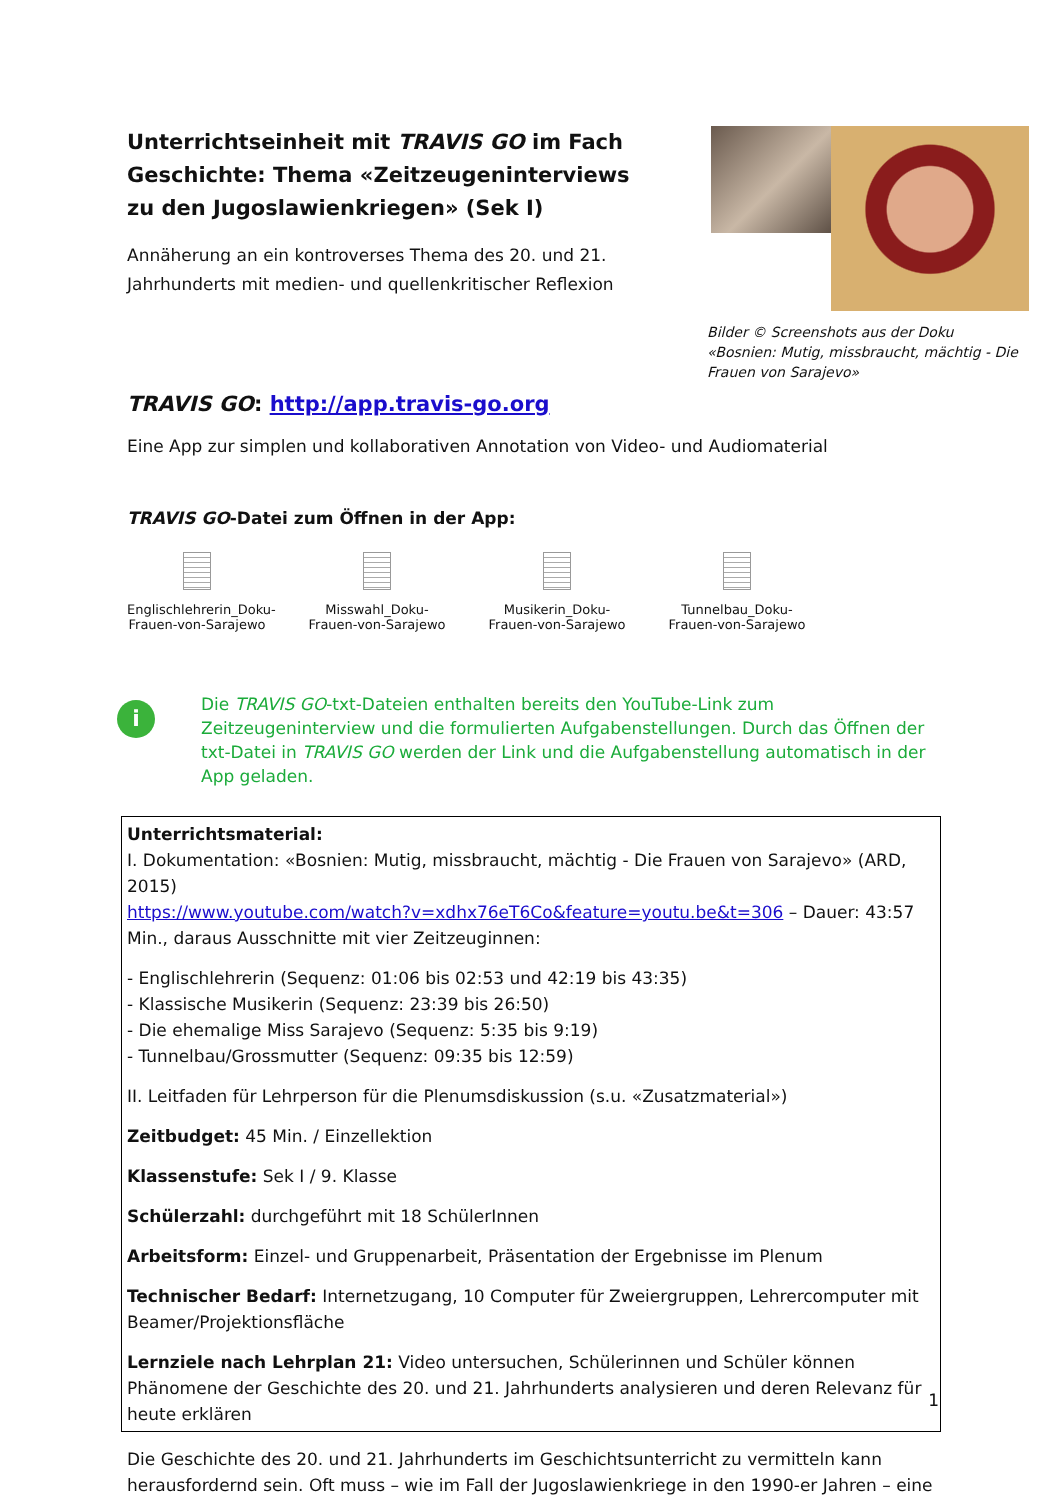Unterrichtseinheit mit TRAVIS GO im Fach Geschichte: Thema «Zeitzeugeninterviews zu den Jugoslawienkriegen» (Sek I)
Annäherung an ein kontroverses Thema des 20. und 21. Jahrhunderts mit medien- und quellenkritischer Reflexion
Bilder © Screenshots aus der Doku «Bosnien: Mutig, missbraucht, mächtig - Die Frauen von Sarajevo»
TRAVIS GO: http://app.travis-go.org
Eine App zur simplen und kollaborativen Annotation von Video- und Audiomaterial
TRAVIS GO-Datei zum Öffnen in der App:
Englischlehrerin_Doku-Frauen-von-Sarajewo
Misswahl_Doku-Frauen-von-Sarajewo
Musikerin_Doku-Frauen-von-Sarajewo
Tunnelbau_Doku-Frauen-von-Sarajewo
i
Die TRAVIS GO-txt-Dateien enthalten bereits den YouTube-Link zum Zeitzeugeninterview und die formulierten Aufgabenstellungen. Durch das Öffnen der txt-Datei in TRAVIS GO werden der Link und die Aufgabenstellung automatisch in der App geladen.
Unterrichtsmaterial:
I. Dokumentation: «Bosnien: Mutig, missbraucht, mächtig - Die Frauen von Sarajevo» (ARD, 2015)
https://www.youtube.com/watch?v=xdhx76eT6Co&feature=youtu.be&t=306 – Dauer: 43:57 Min., daraus Ausschnitte mit vier Zeitzeuginnen:
- Englischlehrerin (Sequenz: 01:06 bis 02:53 und 42:19 bis 43:35)
- Klassische Musikerin (Sequenz: 23:39 bis 26:50)
- Die ehemalige Miss Sarajevo (Sequenz: 5:35 bis 9:19)
- Tunnelbau/Grossmutter (Sequenz: 09:35 bis 12:59)
II. Leitfaden für Lehrperson für die Plenumsdiskussion (s.u. «Zusatzmaterial»)
Zeitbudget: 45 Min. / Einzellektion
Klassenstufe: Sek I / 9. Klasse
Schülerzahl: durchgeführt mit 18 SchülerInnen
Arbeitsform: Einzel- und Gruppenarbeit, Präsentation der Ergebnisse im Plenum
Technischer Bedarf: Internetzugang, 10 Computer für Zweiergruppen, Lehrercomputer mit Beamer/Projektionsfläche
Lernziele nach Lehrplan 21: Video untersuchen, Schülerinnen und Schüler können Phänomene der Geschichte des 20. und 21. Jahrhunderts analysieren und deren Relevanz für heute erklären
Die Geschichte des 20. und 21. Jahrhunderts im Geschichtsunterricht zu vermitteln kann herausfordernd sein. Oft muss – wie im Fall der Jugoslawienkriege in den 1990-er Jahren – eine
1